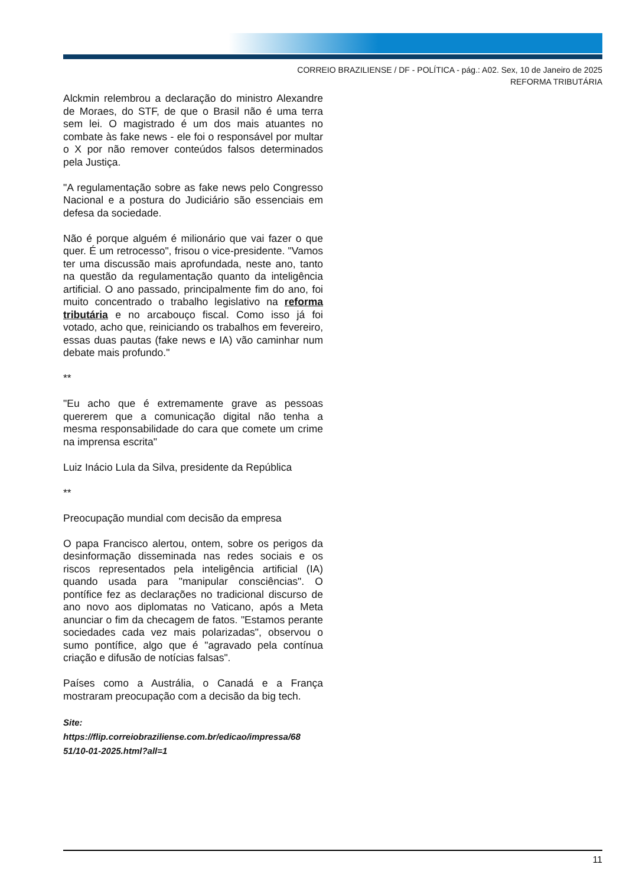CORREIO BRAZILIENSE / DF - POLÍTICA - pág.: A02. Sex, 10 de Janeiro de 2025
REFORMA TRIBUTÁRIA
Alckmin relembrou a declaração do ministro Alexandre de Moraes, do STF, de que o Brasil não é uma terra sem lei. O magistrado é um dos mais atuantes no combate às fake news - ele foi o responsável por multar o X por não remover conteúdos falsos determinados pela Justiça.
"A regulamentação sobre as fake news pelo Congresso Nacional e a postura do Judiciário são essenciais em defesa da sociedade.
Não é porque alguém é milionário que vai fazer o que quer. É um retrocesso", frisou o vice-presidente. "Vamos ter uma discussão mais aprofundada, neste ano, tanto na questão da regulamentação quanto da inteligência artificial. O ano passado, principalmente fim do ano, foi muito concentrado o trabalho legislativo na reforma tributária e no arcabouço fiscal. Como isso já foi votado, acho que, reiniciando os trabalhos em fevereiro, essas duas pautas (fake news e IA) vão caminhar num debate mais profundo."
**
"Eu acho que é extremamente grave as pessoas quererem que a comunicação digital não tenha a mesma responsabilidade do cara que comete um crime na imprensa escrita"
Luiz Inácio Lula da Silva, presidente da República
**
Preocupação mundial com decisão da empresa
O papa Francisco alertou, ontem, sobre os perigos da desinformação disseminada nas redes sociais e os riscos representados pela inteligência artificial (IA) quando usada para "manipular consciências". O pontífice fez as declarações no tradicional discurso de ano novo aos diplomatas no Vaticano, após a Meta anunciar o fim da checagem de fatos. "Estamos perante sociedades cada vez mais polarizadas", observou o sumo pontífice, algo que é "agravado pela contínua criação e difusão de notícias falsas".
Países como a Austrália, o Canadá e a França mostraram preocupação com a decisão da big tech.
Site:
https://flip.correiobraziliense.com.br/edicao/impressa/68 51/10-01-2025.html?all=1
11